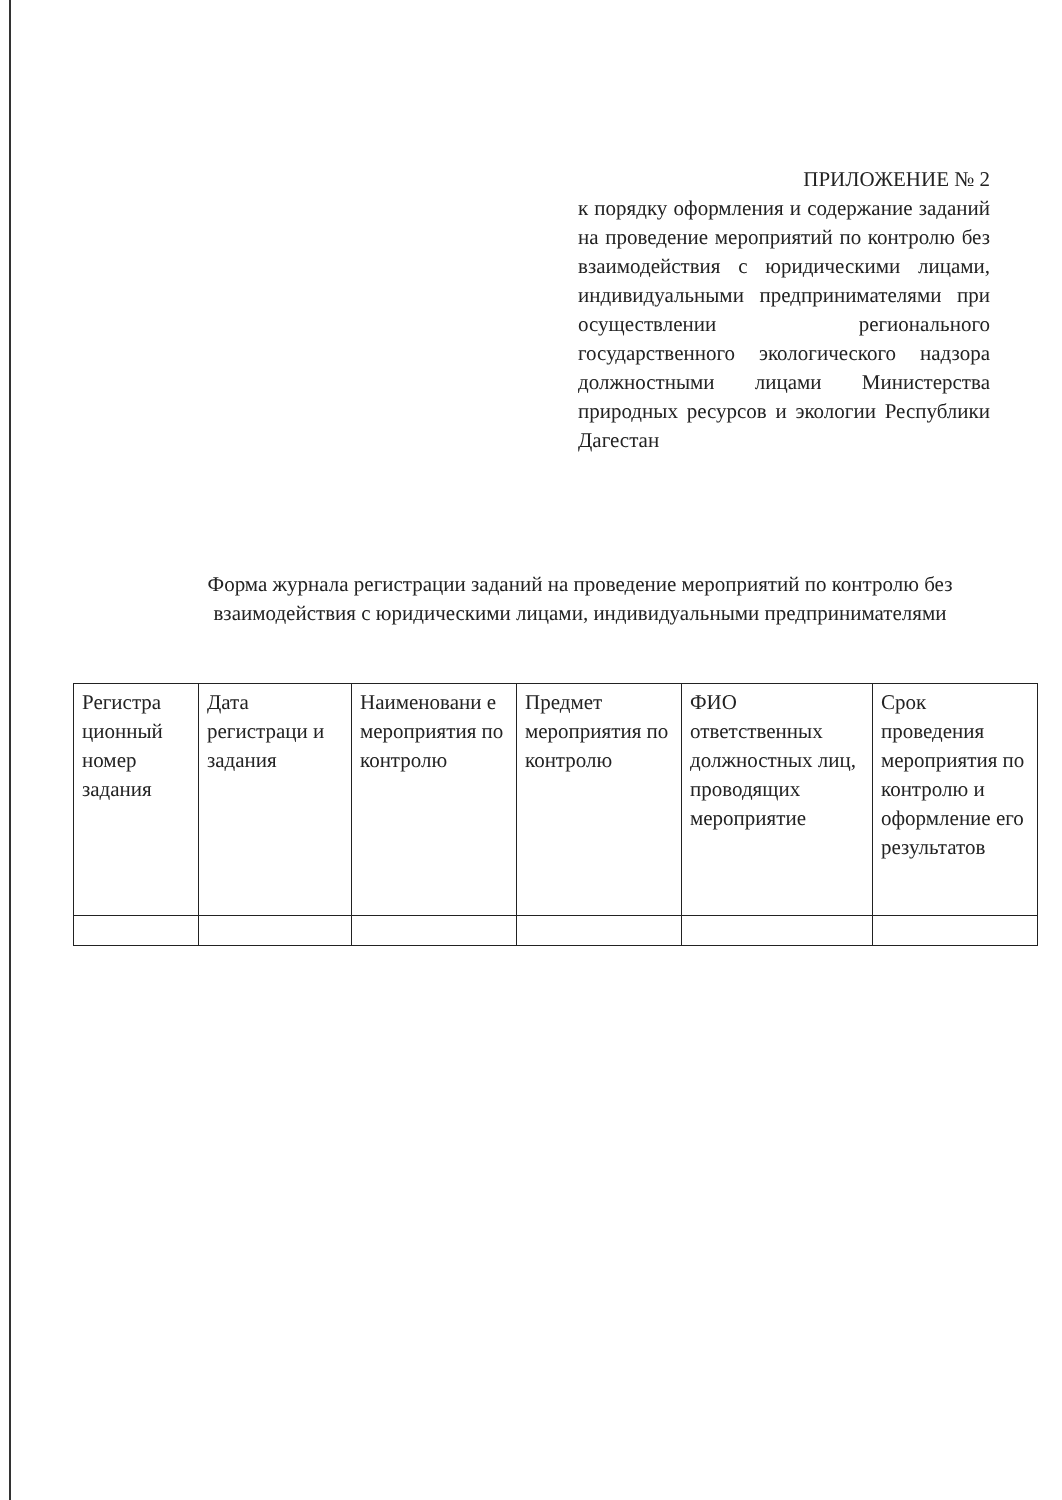ПРИЛОЖЕНИЕ № 2
к порядку оформления и содержание заданий на проведение мероприятий по контролю без взаимодействия с юридическими лицами, индивидуальными предпринимателями при осуществлении регионального государственного экологического надзора должностными лицами Министерства природных ресурсов и экологии Республики Дагестан
Форма журнала регистрации заданий на проведение мероприятий по контролю без взаимодействия с юридическими лицами, индивидуальными предпринимателями
| Регистра ционный номер задания | Дата регистраци и задания | Наименовани е мероприятия по контролю | Предмет мероприятия по контролю | ФИО ответственных должностных лиц, проводящих мероприятие | Срок проведения мероприятия по контролю и оформление его результатов |